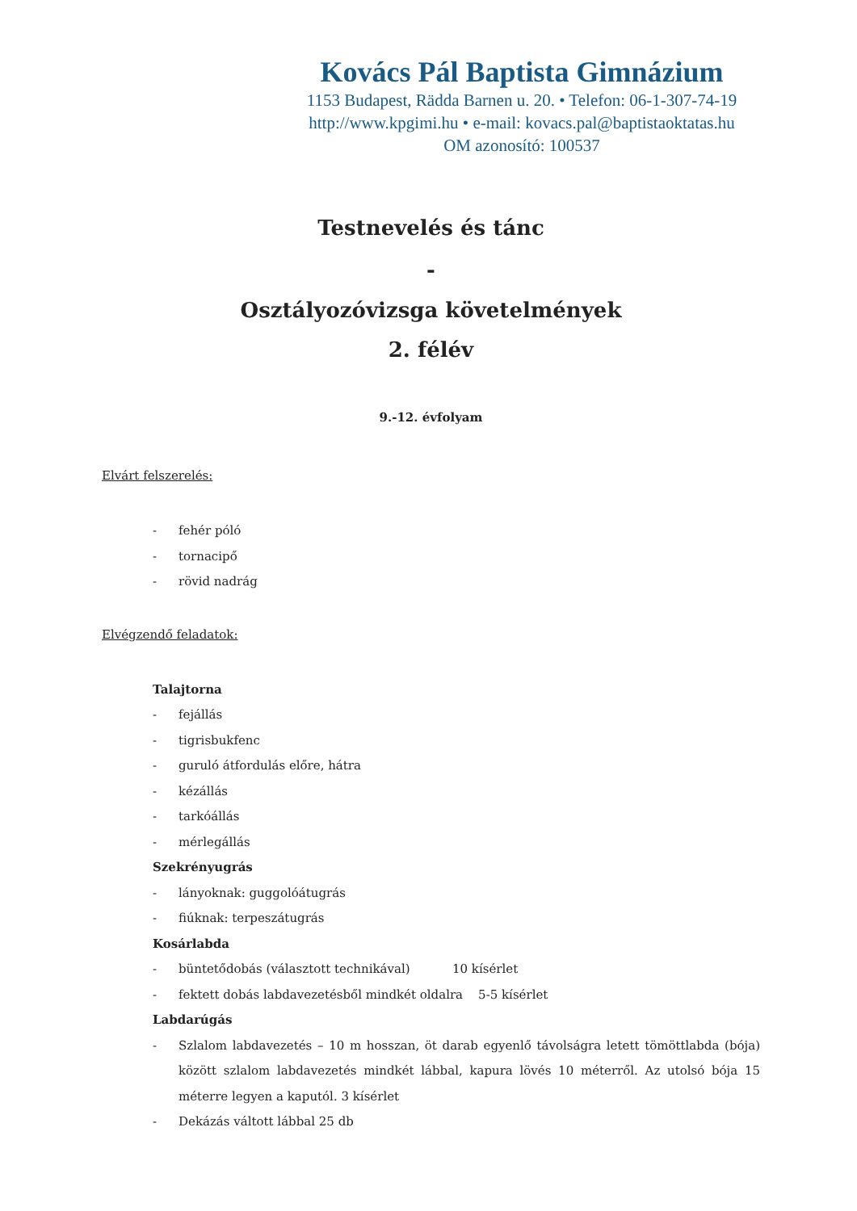Kovács Pál Baptista Gimnázium
1153 Budapest, Rädda Barnen u. 20. • Telefon: 06-1-307-74-19
http://www.kpgimi.hu • e-mail: kovacs.pal@baptistaoktatas.hu
OM azonosító: 100537
Testnevelés és tánc
-
Osztályozóvizsga követelmények
2. félév
9.-12. évfolyam
Elvárt felszerelés:
- fehér póló
- tornacipő
- rövid nadrág
Elvégzendő feladatok:
Talajtorna
- fejállás
- tigrisbukfenc
- guruló átfordulás előre, hátra
- kézállás
- tarkóállás
- mérlegállás
Szekrényugrás
- lányoknak: guggolóátugrás
- fiúknak: terpeszátugrás
Kosárlabda
- büntetődobás (választott technikával) 10 kísérlet
- fektett dobás labdavezetésből mindkét oldalra 5-5 kísérlet
Labdarúgás
- Szlalom labdavezetés – 10 m hosszan, öt darab egyenlő távolságra letett tömöttlabda (bója) között szlalom labdavezetés mindkét lábbal, kapura lövés 10 méterről. Az utolsó bója 15 méterre legyen a kaputól. 3 kísérlet
- Dekázás váltott lábbal 25 db